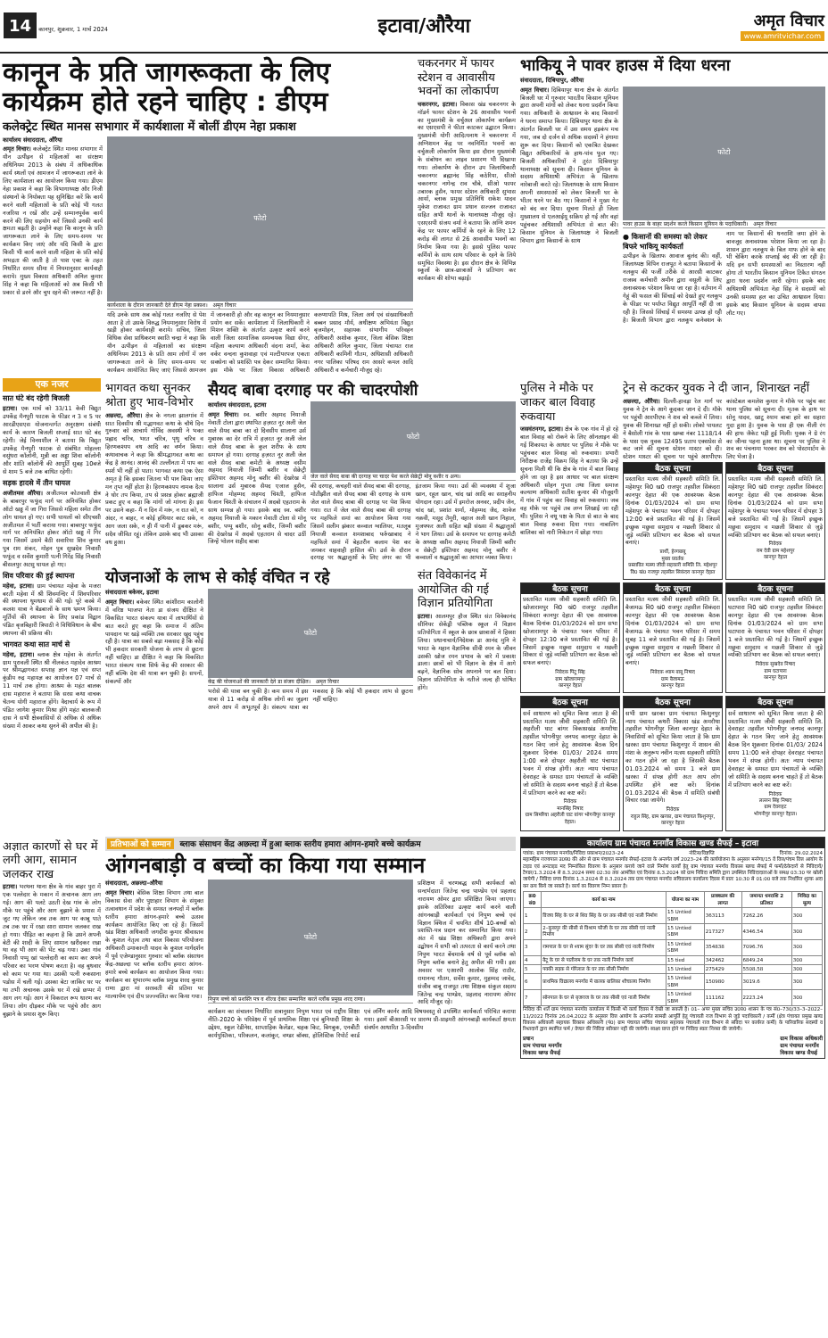14 कानपुर, शुक्रवार, 1 मार्च 2024
इटावा/औरैया
अमृत विचार
www.amritvichar.com
कानून के प्रति जागरूकता के लिए कार्यक्रम होते रहने चाहिए : डीएम
कलेक्ट्रेट स्थित मानस सभागार में कार्यशाला में बोलीं डीएम नेहा प्रकाश
कार्यालय संवाददाता, औरैया
अमृत विचार। कलेक्ट्रेट स्थित मानस सभागार में यौन उत्पीड़न से महिलाओं का संरक्षण अधिनियम 2013 के संबंध में अधिकाधिक कार्य स्थलों एवं आमजन में जागरूकता लाने के लिए कार्यशाला का आयोजन किया गया। डीएम नेहा प्रकाश ने कहा कि विभागाध्यक्ष और निजी संस्थानों के नियोक्ता यह सुनिश्चित करें कि कार्य करने वाली महिलाओं के प्रति कोई भी गलत नजरिया न रखें और उन्हें सम्मानपूर्वक कार्य करने की लिए सहयोग करें जिससे उनकी कार्य क्षमता बढ़ती है। उन्होंने कहा कि कानून के प्रति जागरूकता लाने के लिए समय-समय पर कार्यक्रम किए जाएं और यदि किसी के द्वारा किसी भी कार्य करने वाली महिला के प्रति कोई अभद्रता की जाती है तो पाश एक्ट के तहत निर्धारित समय सीमा में नियमानुसार कार्यवाही कराये। मुख्य विकास अधिकारी अनिल कुमार सिंह ने कहा कि महिलाओं को अब किसी भी प्रकार से डरने और चुप रहने की जरूरत नहीं है।
फोटो
कार्यशाला के दौरान जानकारी देते डीएम नेहा प्रकाश। अमृत विचार
यदि उनके साथ अब कोई गलत नजरिए से पेश आता है तो उसके विरुद्ध नियमानुसार विरोध में खड़ी होकर कार्यवाही कराये। सचिव, जिला विधिक सेवा प्राधिकरण स्वाति चन्द्रा ने कहा कि यौन उत्पीड़न से महिलाओं का संरक्षण अधिनियम 2013 के प्रति आम लोगों में जन जागरूकता लाने के लिए समय-समय पर कार्यक्रम आयोजित किए जाएं जिससे आमजन में जानकारी हो और वह कानून का नियमानुसार प्रयोग कर सकें। कार्यशाला में जिलाधिकारी ने मिशन शक्ति के अंतर्गत उत्कृष्ट कार्य करने वाली जिला सामाजिक समन्वयक विद्या सेंगर, महिला कल्याण अधिकारी वंदना शर्मा, केस वर्कर वन्दना कुशवाहा एवं मल्टीपरपज एकता सक्सेना को प्रशस्ति पत्र देकर सम्मानित किया। इस मौके पर जिला विकास अधिकारी करुणापति मिश्र, जिला अर्थ एवं संख्याधिकारी बब्बन प्रसाद मौर्य, अधीक्षण अभियंता विद्युत बृजमोहन, सहायक संभागीय परिवहन अधिकारी अशोक कुमार, जिला बेसिक शिक्षा अधिकारी अनिल कुमार, जिला पंचायत राज अधिकारी कामिनी गौतम, अधिशासी अधिकारी नगर पालिका परिषद राम आसरे कमल आदि अधिकारी व कर्मचारी मौजूद रहे।
चकरनगर में फायर स्टेशन व आवासीय भवनों का लोकार्पण
चकरनगर, इटावा। विकास खंड चकरनगर के मॉडर्न फायर स्टेशन के 26 आवासीय भवनों का मुख्यमंत्री के वर्चुअल लोकार्पण कार्यक्रम का एसएसपी ने फीता काटकर उद्घाटन किया। मुख्यमंत्री योगी आदित्यनाथ ने चकरनगर में अग्निशमन केंद्र पर नवनिर्मित भवनों का वर्चुअली लोकार्पण किया इस दौरान मुख्यमंत्री के संबोधन का लाइव प्रसारण भी दिखाया गया। लोकार्पण के दौरान उप जिलाधिकारी चकरनगर ब्रह्मानंद सिंह कठेरिया, सीओ चकरनगर नागेन्द्र राव चौबे, सीओ फायर तबारक हुसैन, फायर स्टेशन अधिकारी सुभास आर्या, ब्लाक प्रमुख प्रतिनिधि राकेश यादव मुकेश राजावत ग्राम प्रधान सज्जन राजावत सहित अभी थानों के थानाध्यक्ष मौजूद रहे। एसएसपी संजय वर्मा ने बताया कि अग्नि शमन केंद्र पर फायर कर्मियों के रहने के लिए 12 करोड़ की लागत से 26 आवासीय भवनों का निर्माण किया गया है। इससे पुलिस फायर कर्मियों के साथ साथ परिवार के रहने के लिये समुचित विवस्था है। इस दौरान क्षेत्र के विभिन्न स्कूलों के छात्र-छात्राओं ने प्रतिभाग कर कार्यक्रम की शोभा बढ़ाई।
भाकियू ने पावर हाउस में दिया धरना
संवाददाता, दिबियापुर, औरैया
अमृत विचार। दिबियापुर थाना क्षेत्र के अंतर्गत बिजली घर में गुरुवार भारतीय किसान यूनियन द्वारा अपनी मांगों को लेकर धरना प्रदर्शन किया गया। अधिकारी के आश्वासन के बाद किसानों ने धरना समाप्त किया। दिबियापुर थाना क्षेत्र के अंतर्गत बिजली घर में उस समय हड़कंप मच गया, जब दो दर्जन से अधिक सदस्यों ने हंगामा शुरू कर दिया। किसानों को एकत्रित देखकर विद्युत अधिकारियों के हाथ-पांव फूल गए। बिजली अधिकारियों ने तुरंत दिबियापुर थानाध्यक्ष को सूचना दी। किसान यूनियन के सदस्य अधिशाषी अभियंता के खिलाफ नारेबाजी करते रहे। जिलाध्यक्ष के साथ किसान अपनी समस्याओं को लेकर बिजली घर के भीतर धरने पर बैठ गए। किसानों ने मुख्य गेट को बंद कर दिया। सूचना मिलते ही जिला मुख्यालय से एलआईयू सक्रिय हो गई और वहां पहुंचकर अधिशासी अभियंता से बात की। किसान यूनियन के जिलाध्यक्ष ने बिजली विभाग द्वारा किसानों के साथ
फोटो
पावर हाउस के बाहर प्रदर्शन करते किसान यूनियन के पदाधिकारी। अमृत विचार
● किसानों की समस्या को लेकर बिफरे भाकियू कार्यकर्ता
उत्पीड़न के खिलाफ आवाज बुलंद की। वहीं, जिलाध्यक्ष विपिन राजपूत ने बताया किसानों के नलकूप की फर्जी तरीके से आरसी काटकर राजस्व कर्मचारी अमीन द्वारा वसूली के लिए अनावश्यक परेशान किया जा रहा है। वर्तमान में गेहूं की फसल की सिंचाई को देखते हुए नलकूप के फीडर पर पर्याप्त विद्युत आपूर्ति नहीं दी जा रही है। जिससे सिंचाई में समस्या उत्पन्न हो रही है। बिजली विभाग द्वारा नलकूप कनेक्शन के नाम पर किसानों की धनराशि जमा होने के बावजूद अनावश्यक परेशान किया जा रहा है। शासन द्वारा नलकूप के बिल माफ होने के बाद भी चेकिंग करके सप्लाई बंद की जा रही है। यदि इन सभी समस्याओं का निस्तारण नहीं होगा तो भारतीय किसान यूनियन टिकैत संगठन द्वारा धरना प्रदर्शन जारी रहेगा। इसके बाद अधिशाषी अभियंता नेहा सिंह ने सदस्यों को उनकी समस्या हल का उचित आश्वासन दिया। इसके बाद किसान यूनियन के सदस्य वापस लौट गए।
एक नजर
सात घंटे बंद रहेगी बिजली
इटावा। एक मार्च को 33/11 केवी विद्युत उपकेंद्र मैनपुरी फाटक के फीडर न 3 व 5 पर आरडीएसएस योजनान्तर्गत अनुरक्षण संबंधी कार्य के कारण बिजली सप्लाई सात घंटे बंद रहेगी। जेई विनयशील ने बताया कि विद्युत उपकेंद्र मैनपुरी फाटक से संबंधित मोहल्ला वसुंधरा कॉलोनी, मुन्नी का अड्डा शिवा कॉलोनी और शांति कॉलोनी की आपूर्ति सुबह 10बजे से शाम 5 बजे तक बाधित रहेगी।
सड़क हादसे में तीन घायल
अजीतमल औरैया। अजीतमल कोतवाली क्षेत्र के बाबरपुर फफूंद मार्ग पर अनियंत्रित होकर ऑटो खड्ड में जा गिरा जिससे महिला समेत तीन लोग घायल हो गए। सभी घायलों को सीएचसी अजीतमल में भर्ती कराया गया। बाबरपुर फफूंद मार्ग पर अनियंत्रित होकर ऑटो खड्ड में गिर गया जिसमें उसमे बैठी सवारिया शिव कुमार पुत्र राम शंकर, मोहन पुत्र सुखदेव निवासी फफूंद व सर्वेश कुमारी पत्नी गिरेंद्र सिंह निवासी बीसलपुर अटसु घायल हो गए।
शिव परिवार की हुई स्थापना
महेवा, इटावा। ग्राम पंचायत महेवा के मजरा बरती महेवा में श्री शिवमन्दिर में शिवपरिवार की स्थापना धूमधाम से की गई। पूरे कस्बे में कलश यात्रा ने बैंडबाजों के साथ भ्रमण किया। मूर्तियों की स्थापना के लिए प्रकांड विद्वान पंडित बृजबिहारी त्रिपाठी ने विधिविधान के बीच स्थापना की प्रक्रिया की।
भागवत कथा सात मार्च से
महेवा, इटावा। ब्लाक क्षेत्र महेवा के अंतर्गत ग्राम पुरावली स्थित श्री नीलकंठ महादेव आश्रम पर श्रीमद्भागवत सप्ताह ज्ञान यज्ञ एवं सप्त कुंडीय रुद्र महायज्ञ का आयोजन 07 मार्च से 11 मार्च तक होगा। आश्रम के महंत बालक दास महाराज ने बताया कि सरस कथा वाचक चैतन्य योगी महाराज होंगे। वैदाचार्य के रूप में पंडित जागेश कुमार मिश्रा होंगे महंत बालकजी दास ने सभी क्षेत्रवासियों से अधिक से अधिक संख्या में आकर कथा सुनने की अपील की है।
भागवत कथा सुनकर श्रोता हुए भाव-विभोर
अछल्दा, औरैया। क्षेत्र के नगला झालगांव में सात दिवसीय श्री मद्भागवत कथा के चौथे दिन गुरुवार को आचार्य गोविंद अवस्थी ने भक्त प्रह्लाद चरित्र, भरत चरित्र, पृथु चरित्र व हिरणकश्यप वध आदि का वर्णन किया। कथावाचक ने कहा कि श्रीमद्भागवत कथा का केंद्र है आनंद। आनंद की तल्लीनता में पाप का स्पर्श भी नहीं हो पाता। भागवत कथा एक ऐसा अमृत है कि इसका जितना भी पान किया जाए मन तृप्त नहीं होता है। हिरणकश्यप नामक दैत्य ने घोर तप किया, तप से प्रसन्न होकर ब्रह्माजी प्रकट हुए व कहा कि मांगों जो मांगना है। इस पर उसने कहा- मैं न दिन में मरूं, न रात को, न अंदर, न बाहर, न कोई हथियार काट सके, न आग जला सके, न ही मैं पानी में डूबकर मरूं, सदैव जीवित रहूं। लेकिन उसके बाद भी उसका वध हुआ।
सैयद बाबा दरगाह पर की चादरपोशी
कार्यालय संवाददाता, इटावा
अमृत विचार। स्व. बशीर अहमद नियाजी मेवाती टोला द्वारा स्थापित हज़रत नूर अली जेल वाले सैयद बाबा का दो दिवसीय सालाना उर्स मुबारक का देर रात्रि में हज़रत नूर अली जेल वाले सैयद बाबा के कुल शरीफ के साथ समापन हो गया। दरगाह हज़रत नूर अली जेल वाले सैयद बाबा कमेटी के अध्यक्ष वसीम अहमद नियाजी जिम्मी बशीर व सेक्रेट्री इश्तियार अहमद मोनू बशीर की देखरेख में सालाना उर्स मुबारक सैयद एजाज हुसैन, हाफिज मोहम्मद अहमद चिश्ती, हाफिज फैजान चिश्ती के संचालन में अदबो एहतराम के साथ सम्पन्न हो गया। इसके बाद स्व. बशीर अहमद नियाजी के मकान मेवाती टोला से मोनू बशीर, पप्पू बशीर, सोनू बशीर, जिम्मी बशीर की देखरेख में अदबो एहतराम से चादर उठीं जिन्हें भोलन शहीद बाबा
फोटो
जेल वाले सैयद बाबा की दरगाह पर चादर पेश करते सेक्रेट्री मोनू बशीर व अन्य।
की दरगाह, कचहरी वाले सैयद बाबा की दरगाह, मोतीझील वाले सैयद बाबा की दरगाह के साथ जेल वाले सैयद बाबा की दरगाह पर पेश किया गया। रात में जेल वाले सैयद बाबा की दरगाह पर महफिले समां का आयोजन किया गया जिसमें सलीम झंकार कव्वाल ग्वालियर, मतलूब नियाजी कव्वाल शमशाबाद फर्रुखाबाद ने महफिले समां में बेहतरीन कलाम पेश कर जमकर वाहवाही हासिल की। उर्स के दौरान दरगाह पर श्रद्धालुओं के लिए लंगर का भी इंतजाम किया गया। उर्स की व्यवस्था में शुजा खान, रहूल खान, चांद खां आदि का सराहनीय योगदान रहा। उर्स में इमरोज अनवर, प्रदीप जैन, चांद खां, प्रशांत शर्मा, मोहम्मद जैद, शावेज नक़वी, मसूद तैमूरी, वहाज अली खान निहाल, मुजफ्फर अली सहित बड़ी संख्या में श्रद्धालुओं ने भाग लिया। उर्स के समापन पर दरगाह कमेटी के अध्यक्ष वसीम अहमद नियाजी जिम्मी बशीर व सेक्रेट्री इश्तियार अहमद मोनू बशीर ने कव्वालों व श्रद्धालुओं का आभार व्यक्त किया।
योजनाओं के लाभ से कोई वंचित न रहे
संवाददाता बकेवर, इटावा
अमृत विचार। बकेवर स्थित कांशीराम कालोनी में वरिष्ठ भाजपा नेता डा संजय दीक्षित ने विकसित भारत संकल्प यात्रा में लाभार्थियों से बात करते हुए कहा कि समाज में अंतिम पायदान पर खड़े व्यक्ति तक सरकार खुद पहुंच रही है। यात्रा का सबसे बड़ा मकसद है कि कोई भी हकदार सरकारी योजना के लाभ से छूटना नहीं चाहिए। डा दीक्षित ने कहा कि विकसित भारत संकल्प यात्रा सिर्फ केंद्र की सरकार की नहीं बल्कि देश की यात्रा बन चुकी है। सपनों, संकल्पों और
फोटो
केंद्र की योजनाओं की जानकारी देते डा संजय दीक्षित। अमृत विचार
भरोसे की यात्रा बन चुकी है। कम समय में इस यात्रा से 11 करोड़ से अधिक लोगों का जुड़ना अपने आप में अभूतपूर्व है। संकल्प यात्रा का मकसद है कि कोई भी हकदार लाभ से छूटना नहीं चाहिए।
संत विवेकानंद में आयोजित की गई विज्ञान प्रतियोगिता
इटावा। आलमपुर हौज स्थित संत विवेकानंद सीनियर सेकेंड्री पब्लिक स्कूल में विज्ञान प्रतियोगिता में स्कूल के छात्र छात्राओं ने हिस्सा लिया। प्रधानाचार्य/निदेशक डा आनंद मुनि ने भारत के महान वैज्ञानिक सीवी रमन के जीवन उसकी खोज रमन प्रभाव के बारे में प्रकाश डाला। छात्रों को भी विज्ञान के क्षेत्र में आगे बढ़ने, वैज्ञानिक सोच अपनाने पर बल दिया। विज्ञान प्रतियोगिता के नतीजे जल्द ही घोषित होंगे।
पुलिस ने मौके पर जाकर बाल विवाह रुकवाया
जसवंतनगर, इटावा। क्षेत्र के एक गांव में हो रहे बाल विवाह को रोकने के लिए ऑनलाइन की गई शिकायत के आधार पर पुलिस ने मौके पर पहुंचकर बाल विवाह को रुकवाया। प्रभारी निरीक्षक राजेंद्र विक्रम सिंह ने बताया कि उन्हें सूचना मिली थी कि क्षेत्र के गांव में बाल विवाह होने जा रहा है इस आधार पर बाल संरक्षण अधिकारी सोहन गुप्ता तथा जिला समाज कल्याण अधिकारी सतीश कुमार की मौजूदगी में गांव में पहुंच कर विवाह को रुकवाया। जब वह मौके पर पहुंचे तब लग्न लिखाई जा रही थी। पुलिस ने वधू पक्ष के पिता से बात के बाद बाल विवाह रुकवा दिया गया। नाबालिग बालिका को नारी निकेतन में छोड़ा गया।
ट्रेन से कटकर युवक ने दी जान, शिनाख्त नहीं
अछल्दा, औरैया। दिल्ली-हावड़ा रेल मार्ग पर युवक ने ट्रेन के आगे कूदकर जान दे दी। मौके पर पहुंची आरपीएफ ने शव को कब्जे में लिया। युवक की शिनाख्त नहीं हो सकी। लोको पायलट ने बैसोली गांव के पास खम्बा नंबर 1118/14 के पास एक युवक 12495 प्रताप एक्सप्रेस से कट जाने की सूचना स्टेशन मास्टर को दी। स्टेशन मास्टर की सूचना पर पहुंचे आरपीएफ कांस्टेबल कमलेश कुमार ने मौके पर पहुंच कर थाना पुलिस को सूचना दी। मृतक के हाथ पर सोनू यादव, खाटू श्याम बाबा हारे का सहारा गुदा हुआ है। युवक के पास ही एक नीली रंग की हाफ जैकेट पड़ी हुई मिली। युवक ने ग्रे रंग का जीन्स पहना हुआ था। सूचना पर पुलिस ने शव का पंचनामा भरकर शव को पोस्टमार्टम के लिए भेजा है।
बैठक सूचना
प्रस्तावित मत्स्य जीवी सहकारी समिति लि. महेशपुर वि0 ख0 राजपुर तहसील सिकंदरा कानपुर देहात की एक आवश्यक बैठक दिनांक 01/03/2024 को ग्राम सभा महेशपुर के पंचायत भवन परिसर में दोपहर 12:00 बजे प्रस्तावित की गई है। जिसमें इच्छुक मछुवा समुदाय व मछली शिकार से जुड़े व्यक्ति प्रतिभाग कर बैठक को सफल बनाएं।
प्रार्थी, हेरगबाबू
मुख्य प्रवर्तक
प्रस्तावित मत्स्य जीवी सहकारी समिति लि. महेशपुर वि0 खं0 राजपुर तहसील सिकंदरा कानपुर देहात
बैठक सूचना
प्रस्तावित मत्स्य जीवी सहकारी समिति लि. महेशपुर वि0 खं0 राजपुर तहसील सिकंदरा कानपुर देहात की एक आवश्यक बैठक दिनांक 01/03/2024 को ग्राम सभा महेशपुर के पंचायत भवन परिसर में दोपहर 3 बजे प्रस्तावित की गई है। जिसमें इच्छुक मछुवा समुदाय व मछली शिकार से जुड़े व्यक्ति प्रतिभाग कर बैठक को सफल बनाएं।
निवेदक
राम देवी ग्राम महेशपुर
कानपुर देहात
बैठक सूचना
प्रस्तावित मत्स्य जीवी सहकारी समिति लि. खोजारामपुर वि0 खं0 राजपुर तहसील सिकंदरा कानपुर देहात की एक आवश्यक बैठक दिनांक 01/03/2024 को ग्राम सभा खोजारामपुर के पंचायत भवन परिसर में दोपहर 12:30 बजे प्रस्तावित की गई है। जिसमें इच्छुक मछुवा समुदाय व मछली शिकार से जुड़े व्यक्ति प्रतिभाग कर बैठक को सफल बनाएं।
निवेदक पिंटू सिंह
ग्राम खोजारामपुर
कानपुर देहात
बैठक सूचना
प्रस्तावित मत्स्य जीवी सहकारी समिति लि. बैजामऊ वि0 खं0 राजपुर तहसील सिकंदरा कानपुर देहात की एक आवश्यक बैठक दिनांक 01/03/2024 को ग्राम सभा बैजामऊ के पंचायत भवन परिसर में समय सुबह 11 बजे प्रस्तावित की गई है। जिसमें इच्छुक मछुवा समुदाय व मछली शिकार से जुड़े व्यक्ति प्रतिभाग कर बैठक को सफल बनाएं।
निवेदक श्याम बाबू निषाद
ग्राम बैजामऊ
कानपुर देहात
बैठक सूचना
प्रस्तावित मत्स्य जीवी सहकारी समिति लि. घटापारा वि0 खं0 राजपुर तहसील सिकंदरा कानपुर देहात की एक आवश्यक बैठक दिनांक 01/03/2024 को ग्राम सभा घटापारा के पंचायत भवन परिसर में दोपहर 1 बजे प्रस्तावित की गई है। जिसमें इच्छुक मछुवा समुदाय व मछली शिकार से जुड़े व्यक्ति प्रतिभाग कर बैठक को सफल बनाएं।
निवेदक सुखदेव निषाद
ग्राम घटापारा
कानपुर देहात
बैठक सूचना
सर्व साधारण को सूचित किया जाता है की प्रस्तावित मत्स्य जीवी सहकारी समिति लि. अहरौली घाट बांगर विकासखंड अमरौधा तहसील भोगनीपुर जनपद कानपुर देहात के गठन किए जाने हेतु आवश्यक बैठक दिन शुक्रवार दिनांक 01/03/ 2024 समय 1:00 बजे दोपहर अहरौली घाट पंचायत भवन में संपन्न होगी। अतः न्याय पंचायत देवराहट के समस्त ग्राम पंचायतों के व्यक्ति जो समिति के सदस्य बनना चाहते हैं तो बैठक में प्रतिभाग करने का कष्ट करें।
निवेदक
मानसिंह निषाद
ग्राम सिमरिया अहरौली घाट बांगर भोगनीपुर कानपुर देहात।
बैठक सूचना
सभी ग्राम खरका ग्राम पंचायत किशुनपुर न्याय पंचायत कथरी विकास खंड अमरौधा तहसील भोगनीपुर जिला कानपुर देहात के निवासियों को सूचित किया जाता है कि ग्राम खरका ग्राम पंचायत किशुनपुर में शासन की मंशा के अनुरूप नवीन मत्स्य सहकारी समिति का गठन होने जा रहा है जिसकी बैठक 01.03.2024 को समय 1 बजे ग्राम खरका में संपन्न होगी अतः आप लोग उपस्थित होने कष्ट करें। दिनांक 01.03.2024 की बैठक में समिति संबंधी विचार रखा जायेगे।
निवेदक
राहुल सिंह, ग्राम खरका, ग्राम पंचायत किशुनपुर, कानपुर देहात
बैठक सूचना
सर्व साधारण को सूचित किया जाता है की प्रस्तावित मत्स्य जीवी सहकारी समिति लि. देवराहट तहसील भोगनीपुर जनपद कानपुर देहात के गठन किए जाने हेतु आवश्यक बैठक दिन शुक्रवार दिनांक 01/03/ 2024 समय 11:00 बजे दोपहर देवराहट पंचायत भवन में संपन्न होगी। अतः न्याय पंचायत देवराहट के समस्त ग्राम पंचायतों के व्यक्ति जो समिति के सदस्य बनना चाहते हैं तो बैठक में प्रतिभाग करने का कष्ट करें।
निवेदक
लल्लन सिंह निषाद
ग्राम देवराहट
भोगनीपुर कानपुर देहात।
अज्ञात कारणों से घर में लगी आग, सामान जलकर राख
इटावा। भरथना थाना क्षेत्र के गांव बाहर पुरा में एक पल्लेदार के मकान में अचानक आग लग गई। आग की पलटे उठती देख गांव के लोग मौके पर पहुंचे और आग बुझाने के प्रयास में जुट गए लेकिन जब तक आग पर काबू पाते तब तक घर में रखा सारा सामान जलकर राख हो गया। पीड़ित का कहना है कि उसने अपनी बेटी की शादी के लिए सामान खरीदकर रखा था वह भी आग की भेंट चढ़ गया। उक्त गांव निवासी पप्पू खां पल्लेदारी का काम कर अपने परिवार का भरण पोषण करता है। वह बुधवार को काम पर गया था। उसकी पत्नी रुकसाना पडोस में चली गई। उसका बेटा जाकिर घर पर था तभी अचानक उसके घर में रखे छप्पर में आग लग गई। आग ने विकराल रूप धारण कर लिया। लोग दौड़कर मौके पर पहुंचे और आग बुझाने के प्रयास शुरू किए।
प्रतिभाओं को सम्मान ब्लाक संसाधन केंद्र अछल्दा में हुआ ब्लाक स्तरीय हमारा आंगन-हमारे बच्चे कार्यक्रम
आंगनबाड़ी व बच्चों का किया गया सम्मान
संवाददाता, अछल्दा-औरैया
अमृत विचार। बेसिक शिक्षा विभाग तथा बाल विकास सेवा और पुष्टाहार विभाग के संयुक्त तत्वावधान में प्रदेश के समस्त जनपदों में ब्लॉक स्तरीय हमारा आंगन-हमारे बच्चे उत्सव कार्यक्रम आयोजित किए जा रहे हैं। जिसमें खंड शिक्षा अधिकारी जगदीश कुमार श्रीवास्तव के कुशल नेतृत्व तथा बाल विकास परियोजना अधिकारी उमाकान्ती यादव के कुशल मार्गदर्शन में पूर्व एजेण्डानुसार गुरुवार को ब्लॉक संसाधन केंद्र-अछल्दा पर ब्लॉक स्तरीय हमारा आंगन-हमारे बच्चे कार्यक्रम का आयोजन किया गया। कार्यक्रम का शुभारम्भ ब्लॉक प्रमुख शरद कुमार राणा द्वारा मां सरस्वती की प्रतिमा पर माल्यार्पण एवं दीप प्रज्ज्वलित कर किया गया।
फोटो
निपुण बच्चे को प्रशस्ति पत्र व शील्ड देकर सम्मानित करते ब्लॉक प्रमुख शरद राणा।
प्रशिक्षण में चरणबद्ध सभी कार्यकर्ता को सन्दर्भदाता जितेन्द्र चन्द्र पाण्डेय एवं प्रहलाद नारायण ओमर द्वारा प्रशिक्षित किया जाएगा। इसके अतिरिक्त उत्कृष्ट कार्य करने वाली आंगनबाड़ी कार्यकर्ता एवं निपुण बच्चे एवं विज्ञान क्विज में चयनित शीर्ष 10-बच्चों को प्रशस्ति-पत्र प्रदान कर सम्मानित किया गया। अंत में खंड शिक्षा अधिकारी द्वारा अपने उद्बोधन में सभी को तत्परता से कार्य करने तथा निपुण भारत बेंचमार्क वर्ष से पूर्व ब्लॉक को निपुण ब्लॉक बनाने हेतु अपील की गयी। इस अवसर पर एआरपी आलोक सिंह राठौर, रामानन्द गौतम, सर्वेश कुमार, मुहम्मद जावेद, संजीव बाबू राजपूत तथा शिक्षक संकुल सदस्य जितेन्द्र चन्द्र पाण्डेय, प्रहलाद नारायण ओमर आदि मौजूद रहे।
कार्यक्रम का संचालन निर्धारित सत्रानुसार निपुण भारत एवं राष्ट्रीय शिक्षा नीति-2020 के परिप्रेक्ष्य में पूर्व प्राथमिक शिक्षा एवं बुनियादी शिक्षा के उद्देश्य, स्कूल रेडीनेस, साप्ताहिक कैलेंडर, चहक किट, बिगबुक, एनबीटी कार्यपुस्तिका, परिकलन, कलांकुर, वण्डर बॉक्स, होलिस्टिक रिपोर्ट कार्ड एवं लर्निंग कार्नर आदि विषयवस्तु से उपस्थित कार्यकर्ता परिचित कराया गया। इसमें बीआरसी पर प्रारम्भ प्री-प्राइमरी आंगनबाड़ी कार्यकर्ता क्षमता संवर्धन आधारित 3-दिवसीय
कार्यालय ग्राम पंचायत मनगाँव विकास खण्ड सैफई – इटावा
पत्रांक: ग्राम पंचायत मनगाँव/निविदा प्रकाशन/2023–24 नोटिस/विज्ञप्ति दिनांक: 29.02.2024
महामहिम राज्यपाल उ0प्र0 की ओर से ग्राम पंचायत मनगाँव सैफई–इटावा के अन्तर्गत वर्ष 2023–24 की कार्ययोजना के अनुसार मनरेगा/15 वें वित्त/पंचम वित्त आयोग के टाइड एवं अनटाइड मद निम्नांकित विवरण के अनुसार कराये जाने वाले निर्माण कार्यों हेतु ग्राम पंचायत मनगाँव विकास खण्ड सैफई में फर्मो/ठेकेदारों से निविदायें/टैण्डर/1.3.2024 से 8.3.2024 समय 02:30 तक आमंत्रित एवं दिनांक 8.3.2024 को ग्राम निविदा समिति द्वारा उपस्थित निविदादाताओं के समक्ष 03:30 पर खोली जायेगी / निविदा प्रपत्र दिनांक 1.3.2024 से 8.3.2024 तक ग्राम पंचायत मनगाँव सचिवालय कार्यालय दिवस में प्रातः 10:30 से 01:00 बजे तक निर्धारित शुल्क अदा कर क्रय किये जा सकते है। कार्य का विवरण निम्न प्रकार है।
| क्र0 सं0 | कार्य का नाम | योजना का नाम | प्राक्कलन की लागत | जमानत धनराशि 2 प्रतिशत | निविदा का मूल्य |
| --- | --- | --- | --- | --- | --- |
| 1 | विजय सिंह के घर से शिव सिंह के घर तक सीसी एवं नाली निर्माण | 15 Untied SBM | 363113 | 7262.26 | 300 |
| 2 | 2–कूकपुर की सीसी से विश्राम फौजी के घर तक सीसी एवं नाली निर्माण | 15 Untied SBM | 217327 | 4346.54 | 300 |
| 3 | रामपाल के घर से श्याम सुंदर के घर तक सीसी एवं नाली निर्माण | 15 Untied SBM | 354838 | 7096.76 | 300 |
| 4 | बैटू के घर से पातीराम के घर तक नाली निर्माण कार्य | 15 tied | 342462 | 6849.24 | 300 |
| 5 | पक्की सड़क से गोरेलाल के घर तक सीसी निर्माण | 15 Untied | 275429 | 5508.58 | 300 |
| 6 | प्राथमिक विद्यालय मनगाँव में बालक बालिका शौचालय निर्माण | 15 Untied SBM | 150980 | 3019.6 | 300 |
| 7 | सोनपाल के घर से बृजराज के घर तक सीसी एवं नाली निर्माण | 15 Untied SBM | 111162 | 2223.24 | 300 |
निविदा की शर्तें ग्राम पंचायत मनगाँव कार्यालय में किसी भी कार्य दिवस में देखी जा सकती है। 01– अपर मुख्य सचिव उ0प्र0 शासन के पत्र सं0–730/33–3–2022–11/2022 दिनांक 26.04.2022 के अनुसार वित्त आयोग के अन्तर्गत सामग्री आपूर्ति हेतु पंचायती राज विभाग से जुड़े पदाधिकारी / कर्मी (क्षेत्र पंचायत प्रमुख खण्ड विकास अधिकारी सहायक विकास अधिकारी (पं0) ग्राम पंचायत सचिव पंचायत सहायक पंचायती राज विभाग से सविदा पर कार्यरत कर्मी) के पारिवारिक सदस्यों व रिश्तदारों द्वारा स्थापित फर्म / वेण्डर की निविदा स्वीकार नहीं की जायेगी। साक्ष्य प्राप्त होने पर निविदा स्वतः निरस्त की जायेगी।
प्रधान
ग्राम पंचायत मनगाँव
विकास खण्ड सैफई ग्राम विकास अधिकारी
ग्राम पंचायत मनगाँव
विकास खण्ड सैफई